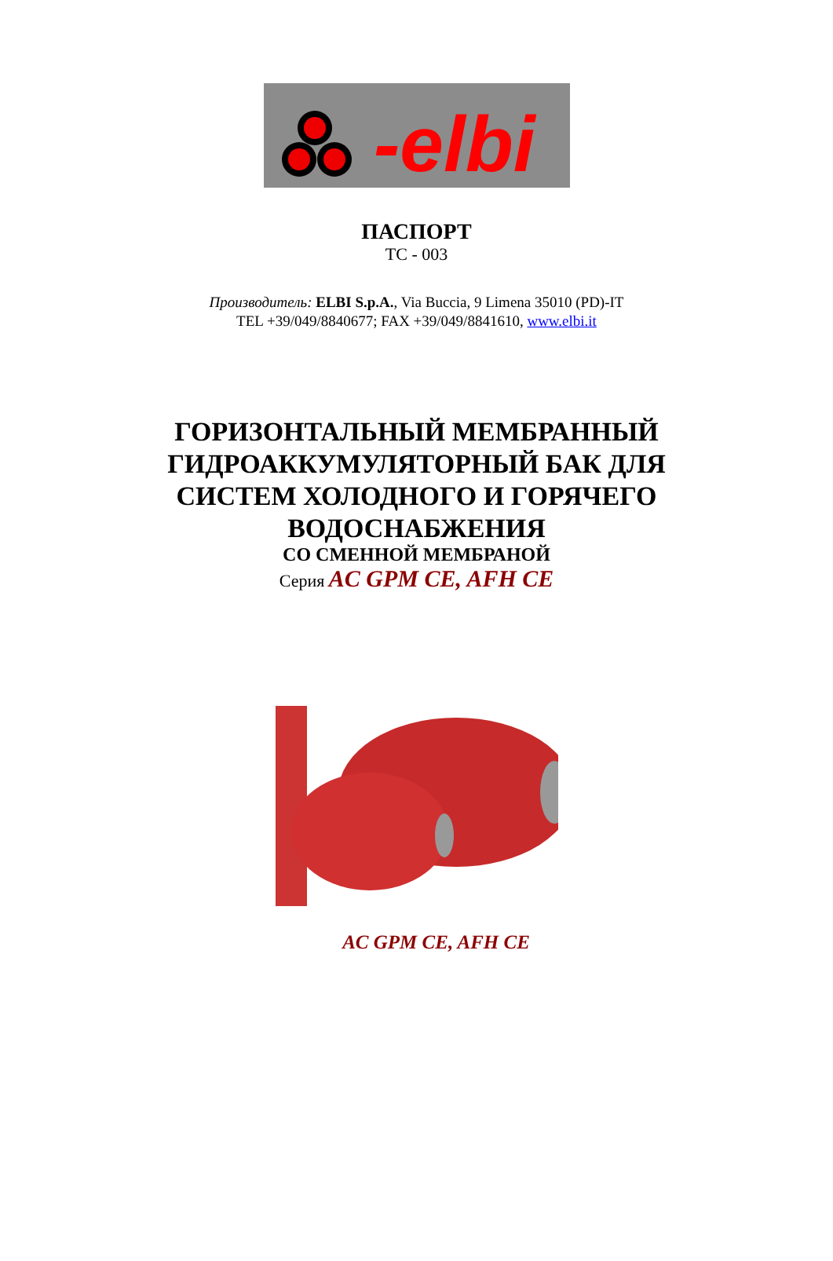-elbi
ПАСПОРТ
ТС - 003
Производитель: ELBI S.p.A., Via Buccia, 9 Limena 35010 (PD)-IT
TEL +39/049/8840677; FAX +39/049/8841610, www.elbi.it
ГОРИЗОНТАЛЬНЫЙ МЕМБРАННЫЙ
ГИДРОАККУМУЛЯТОРНЫЙ БАК ДЛЯ
СИСТЕМ ХОЛОДНОГО И ГОРЯЧЕГО
ВОДОСНАБЖЕНИЯ
СО СМЕННОЙ МЕМБРАНОЙ
Серия AC GPM CE, AFH CE
AC GPM CE, AFH CE